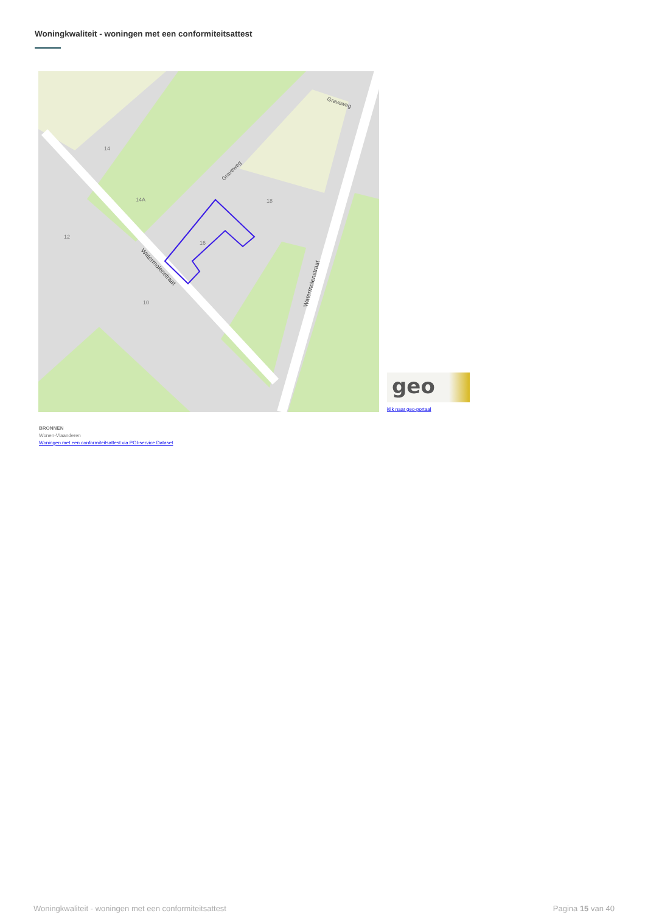Woningkwaliteit - woningen met een conformiteitsattest
16
14
14A
12
10
18
Graveweg
Graveweg
Watermolenstraat
Watermolenstraat
geo
klik naar geo-portaal
BRONNEN
Wonen-Vlaanderen
Woningen met een conformiteitsattest via POI-service Dataset
Woningkwaliteit - woningen met een conformiteitsattest Pagina 15 van 40